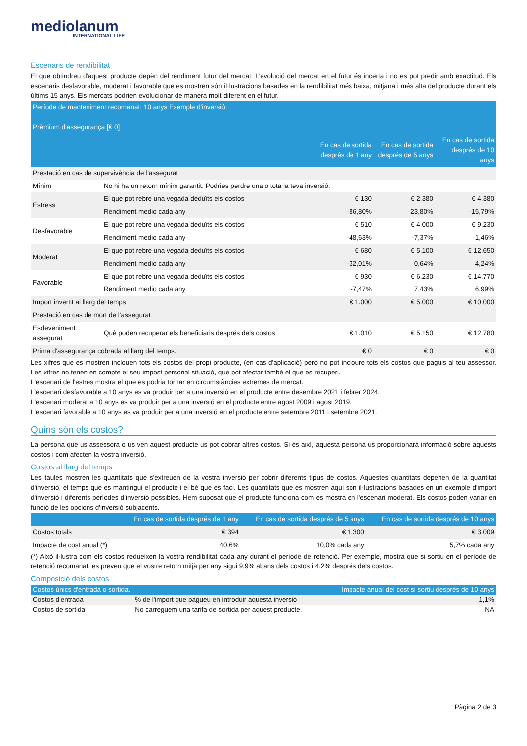mediolanum
INTERNATIONAL LIFE
Escenaris de rendibilitat
El que obtindreu d'aquest producte depèn del rendiment futur del mercat. L'evolució del mercat en el futur és incerta i no es pot predir amb exactitud. Els escenaris desfavorable, moderat i favorable que es mostren són il·lustracions basades en la rendibilitat més baixa, mitjana i més alta del producte durant els últims 15 anys. Els mercats podrien evolucionar de manera molt diferent en el futur.
| Període de manteniment recomanat: 10 anys Exemple d'inversió: Prèmium d'assegurança [€ 0] | | | | |
| --- | --- | --- | --- | --- |
| | | En cas de sortida després de 1 any | En cas de sortida després de 5 anys | En cas de sortida després de 10 anys |
| Prestació en cas de supervivència de l'assegurat | | | | |
| Mínim | No hi ha un retorn mínim garantit. Podries perdre una o tota la teva inversió. | | | |
| Estress | El que pot rebre una vegada deduïts els costos | € 130 | € 2.380 | € 4.380 |
| | Rendiment medio cada any | -86,80% | -23,80% | -15,79% |
| Desfavorable | El que pot rebre una vegada deduïts els costos | € 510 | € 4.000 | € 9.230 |
| | Rendiment medio cada any | -48,63% | -7,37% | -1,46% |
| Moderat | El que pot rebre una vegada deduïts els costos | € 680 | € 5.100 | € 12.650 |
| | Rendiment medio cada any | -32,01% | 0,64% | 4,24% |
| Favorable | El que pot rebre una vegada deduïts els costos | € 930 | € 6.230 | € 14.770 |
| | Rendiment medio cada any | -7,47% | 7,43% | 6,99% |
| Import invertit al llarg del temps | | € 1.000 | € 5.000 | € 10.000 |
| Prestació en cas de mort de l'assegurat | | | | |
| Esdeveniment assegurat | Què poden recuperar els beneficiaris després dels costos | € 1.010 | € 5.150 | € 12.780 |
| Prima d'assegurança cobrada al llarg del temps. | | € 0 | € 0 | € 0 |
Les xifres que es mostren inclouen tots els costos del propi producte, (en cas d'aplicació) però no pot incloure tots els costos que paguis al teu assessor. Les xifres no tenen en compte el seu impost personal situació, que pot afectar també el que es recuperi.
L'escenari de l'estrès mostra el que es podria tornar en circumstàncies extremes de mercat.
L'escenari desfavorable a 10 anys es va produir per a una inversió en el producte entre desembre 2021 i febrer 2024.
L'escenari moderat a 10 anys es va produir per a una inversió en el producte entre agost 2009 i agost 2019.
L'escenari favorable a 10 anys es va produir per a una inversió en el producte entre setembre 2011 i setembre 2021.
Quins són els costos?
La persona que us assessora o us ven aquest producte us pot cobrar altres costos. Si és així, aquesta persona us proporcionarà informació sobre aquests costos i com afecten la vostra inversió.
Costos al llarg del temps
Les taules mostren les quantitats que s'extreuen de la vostra inversió per cobrir diferents tipus de costos. Aquestes quantitats depenen de la quantitat d'inversió, el temps que es mantingui el producte i el bé que es faci. Les quantitats que es mostren aquí són il·lustracions basades en un exemple d'import d'inversió i diferents períodes d'inversió possibles. Hem suposat que el producte funciona com es mostra en l'escenari moderat. Els costos poden variar en funció de les opcions d'inversió subjacents.
| | En cas de sortida després de 1 any | En cas de sortida després de 5 anys | En cas de sortida després de 10 anys |
| --- | --- | --- | --- |
| Costos totals | € 394 | € 1.300 | € 3.009 |
| Impacte de cost anual (*) | 40,6% | 10,0% cada any | 5,7% cada any |
(*) Això il·lustra com els costos redueixen la vostra rendibilitat cada any durant el període de retenció. Per exemple, mostra que si sortiu en el període de retenció recomanat, es preveu que el vostre retorn mitjà per any sigui 9,9% abans dels costos i 4,2% després dels costos.
Composició dels costos
| Costos únics d'entrada o sortida. | | Impacte anual del cost si sortiu després de 10 anys |
| --- | --- | --- |
| Costos d'entrada | — % de l'import que pagueu en introduir aquesta inversió | 1,1% |
| Costos de sortida | — No carreguem una tarifa de sortida per aquest producte. | NA |
Pàgina 2 de 3